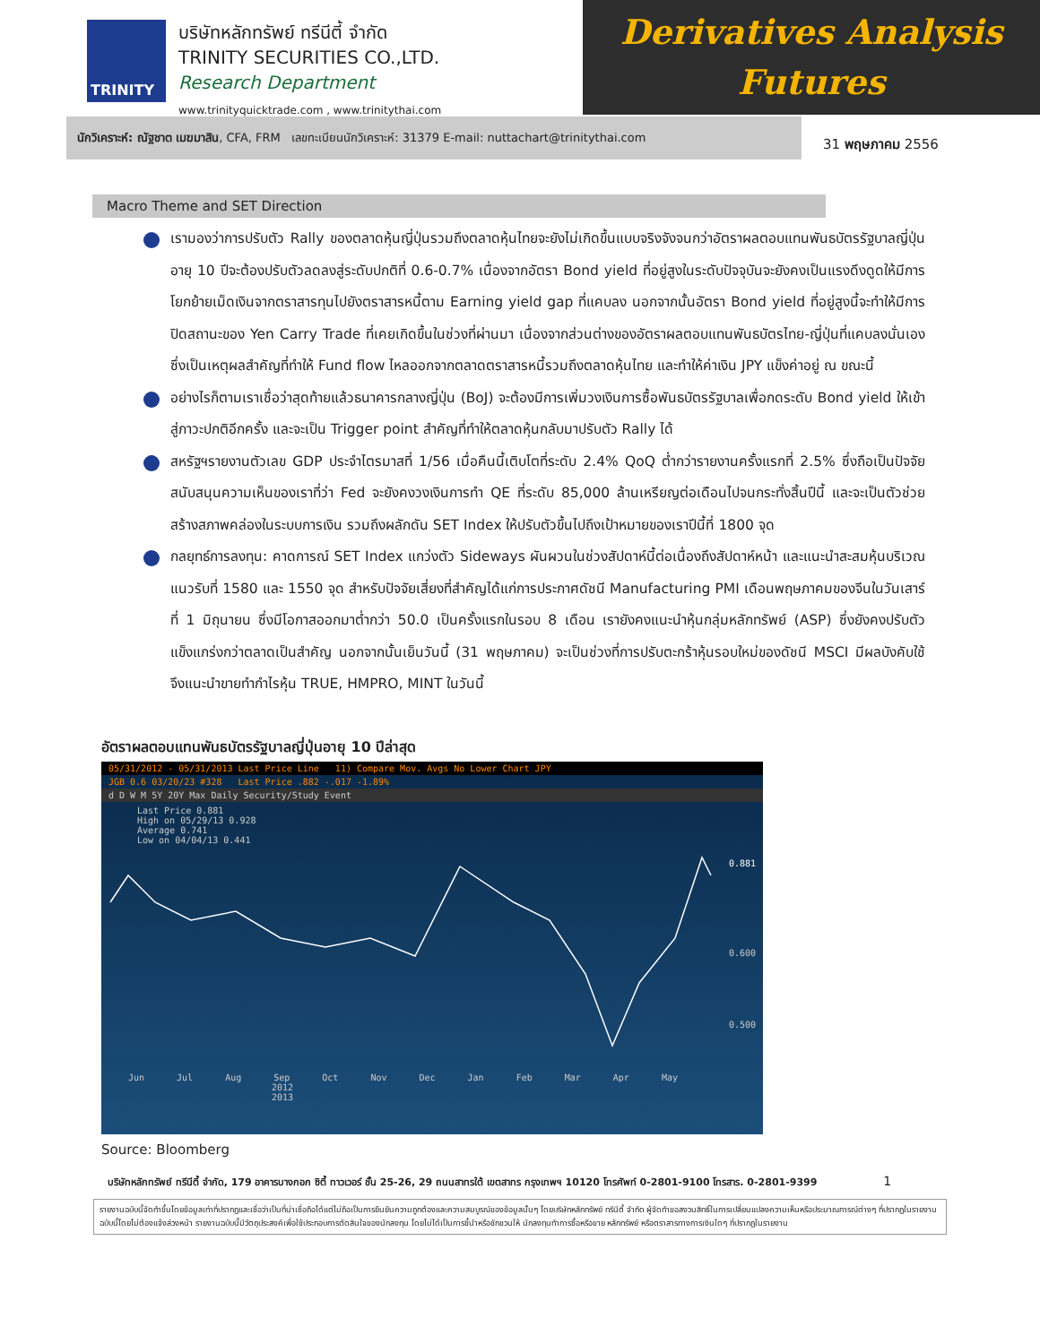TRINITY
บริษัทหลักทรัพย์ ทรีนีตี้ จำกัด
TRINITY SECURITIES CO.,LTD.
Research Department
www.trinityquicktrade.com , www.trinitythai.com
Derivatives Analysis
Futures
นักวิเคราะห์: ณัฐชาต เมฆมาสิน, CFA, FRM เลขทะเบียนนักวิเคราะห์: 31379 E-mail: nuttachart@trinitythai.com
31 พฤษภาคม 2556
Macro Theme and SET Direction
เรามองว่าการปรับตัว Rally ของตลาดหุ้นญี่ปุ่นรวมถึงตลาดหุ้นไทยจะยังไม่เกิดขึ้นแบบจริงจังจนกว่าอัตราผลตอบแทนพันธบัตรรัฐบาลญี่ปุ่นอายุ 10 ปีจะต้องปรับตัวลดลงสู่ระดับปกติที่ 0.6-0.7% เนื่องจากอัตรา Bond yield ที่อยู่สูงในระดับปัจจุบันจะยังคงเป็นแรงดึงดูดให้มีการโยกย้ายเม็ดเงินจากตราสารทุนไปยังตราสารหนี้ตาม Earning yield gap ที่แคบลง นอกจากนั้นอัตรา Bond yield ที่อยู่สูงนี้จะทำให้มีการปิดสถานะของ Yen Carry Trade ที่เคยเกิดขึ้นในช่วงที่ผ่านมา เนื่องจากส่วนต่างของอัตราผลตอบแทนพันธบัตรไทย-ญี่ปุ่นที่แคบลงนั่นเอง ซึ่งเป็นเหตุผลสำคัญที่ทำให้ Fund flow ไหลออกจากตลาดตราสารหนี้รวมถึงตลาดหุ้นไทย และทำให้ค่าเงิน JPY แข็งค่าอยู่ ณ ขณะนี้
อย่างไรก็ตามเราเชื่อว่าสุดท้ายแล้วธนาคารกลางญี่ปุ่น (BoJ) จะต้องมีการเพิ่มวงเงินการซื้อพันธบัตรรัฐบาลเพื่อกดระดับ Bond yield ให้เข้าสู่ภาวะปกติอีกครั้ง และจะเป็น Trigger point สำคัญที่ทำให้ตลาดหุ้นกลับมาปรับตัว Rally ได้
สหรัฐฯรายงานตัวเลข GDP ประจำไตรมาสที่ 1/56 เมื่อคืนนี้เติบโตที่ระดับ 2.4% QoQ ต่ำกว่ารายงานครั้งแรกที่ 2.5% ซึ่งถือเป็นปัจจัยสนับสนุนความเห็นของเราที่ว่า Fed จะยังคงวงเงินการทำ QE ที่ระดับ 85,000 ล้านเหรียญต่อเดือนไปจนกระทั่งสิ้นปีนี้ และจะเป็นตัวช่วยสร้างสภาพคล่องในระบบการเงิน รวมถึงผลักดัน SET Index ให้ปรับตัวขึ้นไปถึงเป้าหมายของเราปีนี้ที่ 1800 จุด
กลยุทธ์การลงทุน: คาดการณ์ SET Index แกว่งตัว Sideways ผันผวนในช่วงสัปดาห์นี้ต่อเนื่องถึงสัปดาห์หน้า และแนะนำสะสมหุ้นบริเวณแนวรับที่ 1580 และ 1550 จุด สำหรับปัจจัยเสี่ยงที่สำคัญได้แก่การประกาศดัชนี Manufacturing PMI เดือนพฤษภาคมของจีนในวันเสาร์ที่ 1 มิถุนายน ซึ่งมีโอกาสออกมาต่ำกว่า 50.0 เป็นครั้งแรกในรอบ 8 เดือน เรายังคงแนะนำหุ้นกลุ่มหลักทรัพย์ (ASP) ซึ่งยังคงปรับตัวแข็งแกร่งกว่าตลาดเป็นสำคัญ นอกจากนั้นเย็นวันนี้ (31 พฤษภาคม) จะเป็นช่วงที่การปรับตะกร้าหุ้นรอบใหม่ของดัชนี MSCI มีผลบังคับใช้ จึงแนะนำขายทำกำไรหุ้น TRUE, HMPRO, MINT ในวันนี้
อัตราผลตอบแทนพันธบัตรรัฐบาลญี่ปุ่นอายุ 10 ปีล่าสุด
05/31/2012 - 05/31/2013 Last Price Line 11) Compare Mov. Avgs No Lower Chart JPY
JGB 0.6 03/20/23 #328 Last Price .882 -.017 -1.89%
d D W M 5Y 20Y Max Daily Security/Study Event
Last Price 0.881
High on 05/29/13 0.928
Average 0.741
Low on 04/04/13 0.441
0.881
0.600
0.500
Jun Jul Aug Sep Oct Nov Dec Jan Feb Mar Apr May
2012 2013
Source: Bloomberg
บริษัทหลักทรัพย์ ทรีนีตี้ จำกัด, 179 อาคารบางกอก ซิตี้ ทาวเวอร์ ชั้น 25-26, 29 ถนนสาทรใต้ เขตสาทร กรุงเทพฯ 10120 โทรศัพท์ 0-2801-9100 โทรสาร. 0-2801-9399 1
รายงานฉบับนี้จัดทำขึ้นโดยข้อมูลเท่าที่ปรากฏและเชื่อว่าเป็นที่น่าเชื่อถือได้แต่ไม่ถือเป็นการยืนยันความถูกต้องและความสมบูรณ์ของข้อมูลนั้นๆ โดยบริษัทหลักทรัพย์ ทรีนีตี้ จำกัด ผู้จัดทำขอสงวนสิทธิ์ในการเปลี่ยนแปลงความเห็นหรือประมาณการณ์ต่างๆ ที่ปรากฏในรายงานฉบับนี้โดยไม่ต้องแจ้งล่วงหน้า รายงานฉบับนี้มีวัตถุประสงค์เพื่อใช้ประกอบการตัดสินใจของนักลงทุน โดยไม่ได้เป็นการชี้นำหรือชักชวนให้ นักลงทุนทำการซื้อหรือขาย หลักทรัพย์ หรือตราสารทางการเงินใดๆ ที่ปรากฏในรายงาน